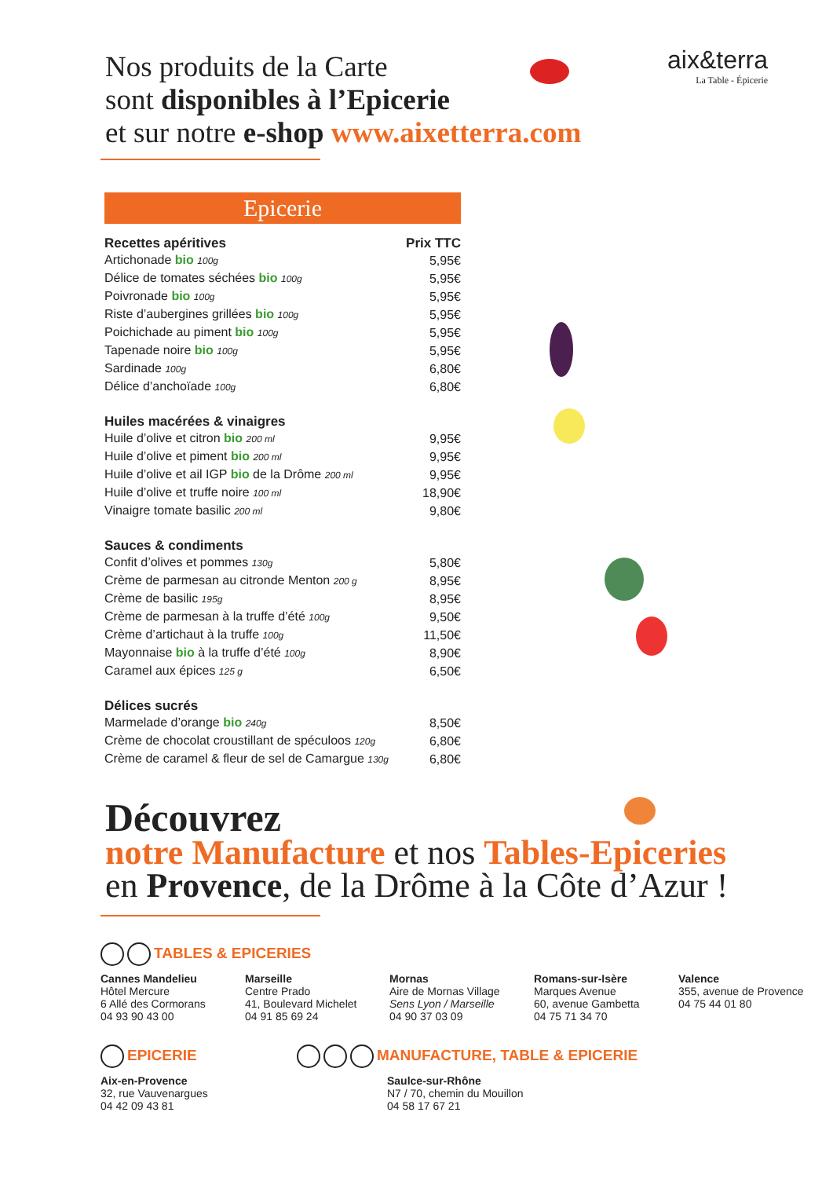Nos produits de la Carte
sont disponibles à l’Epicerie
et sur notre e-shop www.aixetterra.com
aix&terra
La Table - Épicerie
Epicerie
| Recettes apéritives | Prix TTC |
| --- | --- |
| Artichonade bio 100g | 5,95€ |
| Délice de tomates séchées bio 100g | 5,95€ |
| Poivronade bio 100g | 5,95€ |
| Riste d’aubergines grillées bio 100g | 5,95€ |
| Poichichade au piment bio 100g | 5,95€ |
| Tapenade noire bio 100g | 5,95€ |
| Sardinade 100g | 6,80€ |
| Délice d’anchoïade 100g | 6,80€ |
| Huiles macérées & vinaigres | |
| Huile d’olive et citron bio 200 ml | 9,95€ |
| Huile d’olive et piment bio 200 ml | 9,95€ |
| Huile d’olive et ail IGP bio de la Drôme 200 ml | 9,95€ |
| Huile d’olive et truffe noire 100 ml | 18,90€ |
| Vinaigre tomate basilic 200 ml | 9,80€ |
| Sauces & condiments | |
| Confit d’olives et pommes 130g | 5,80€ |
| Crème de parmesan au citronde Menton 200 g | 8,95€ |
| Crème de basilic 195g | 8,95€ |
| Crème de parmesan à la truffe d’été 100g | 9,50€ |
| Crème d’artichaut à la truffe 100g | 11,50€ |
| Mayonnaise bio à la truffe d’été 100g | 8,90€ |
| Caramel aux épices 125 g | 6,50€ |
| Délices sucrés | |
| Marmelade d’orange bio 240g | 8,50€ |
| Crème de chocolat croustillant de spéculoos 120g | 6,80€ |
| Crème de caramel & fleur de sel de Camargue 130g | 6,80€ |
Découvrez
notre Manufacture et nos Tables-Epiceries
en Provence, de la Drôme à la Côte d’Azur !
TABLES & EPICERIES
Cannes Mandelieu
Hôtel Mercure
6 Allé des Cormorans
04 93 90 43 00
Marseille
Centre Prado
41, Boulevard Michelet
04 91 85 69 24
Mornas
Aire de Mornas Village
Sens Lyon / Marseille
04 90 37 03 09
Romans-sur-Isère
Marques Avenue
60, avenue Gambetta
04 75 71 34 70
Valence
355, avenue de Provence
04 75 44 01 80
EPICERIE
Aix-en-Provence
32, rue Vauvenargues
04 42 09 43 81
MANUFACTURE, TABLE & EPICERIE
Saulce-sur-Rhône
N7 / 70, chemin du Mouillon
04 58 17 67 21